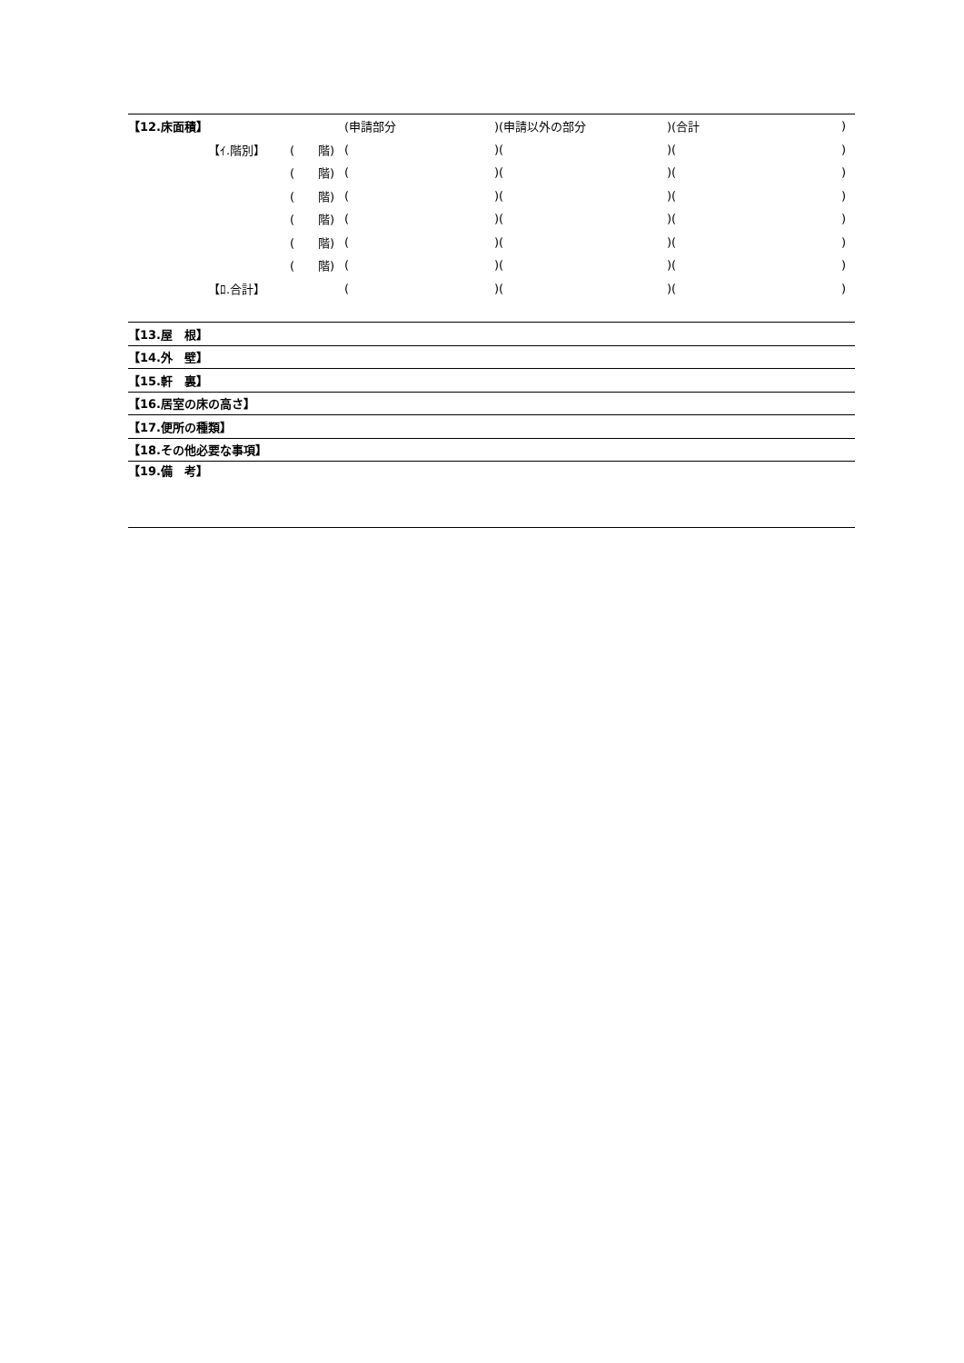| 【12.床面積】 | | | (申請部分 | )(申請以外の部分 | )(合計 | ) |
| | 【ｲ.階別】 | ( 階) | ( | )( | )( | ) |
| | | ( 階) | ( | )( | )( | ) |
| | | ( 階) | ( | )( | )( | ) |
| | | ( 階) | ( | )( | )( | ) |
| | | ( 階) | ( | )( | )( | ) |
| | | ( 階) | ( | )( | )( | ) |
| | 【ﾛ.合計】 | | ( | )( | )( | ) |
| 【13.屋 根】 | | | | | | |
| 【14.外 壁】 | | | | | | |
| 【15.軒 裏】 | | | | | | |
| 【16.居室の床の高さ】 | | | | | | |
| 【17.便所の種類】 | | | | | | |
| 【18.その他必要な事項】 | | | | | | |
| 【19.備 考】 | | | | | | |